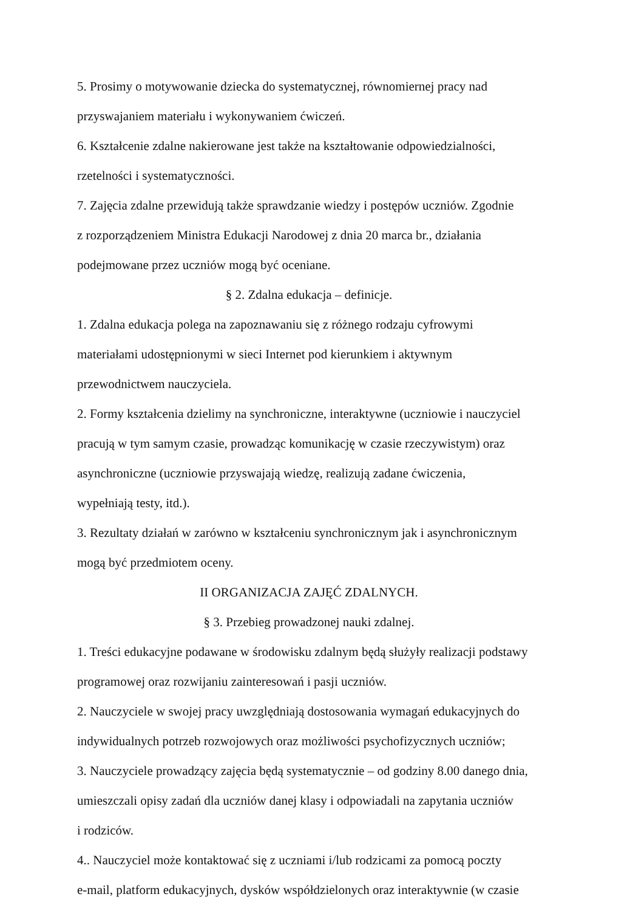5. Prosimy o motywowanie dziecka do systematycznej, równomiernej pracy nad
przyswajaniem materiału i wykonywaniem ćwiczeń.
6. Kształcenie zdalne nakierowane jest także na kształtowanie odpowiedzialności,
rzetelności i systematyczności.
7. Zajęcia zdalne przewidują także sprawdzanie wiedzy i postępów uczniów. Zgodnie
z rozporządzeniem Ministra Edukacji Narodowej z dnia 20 marca br., działania
podejmowane przez uczniów mogą być oceniane.
§ 2. Zdalna edukacja – definicje.
1. Zdalna edukacja polega na zapoznawaniu się z różnego rodzaju cyfrowymi
materiałami udostępnionymi w sieci Internet pod kierunkiem i aktywnym
przewodnictwem nauczyciela.
2. Formy kształcenia dzielimy na synchroniczne, interaktywne (uczniowie i nauczyciel
pracują w tym samym czasie, prowadząc komunikację w czasie rzeczywistym) oraz
asynchroniczne (uczniowie przyswajają wiedzę, realizują zadane ćwiczenia,
wypełniają testy, itd.).
3. Rezultaty działań w zarówno w kształceniu synchronicznym jak i asynchronicznym
mogą być przedmiotem oceny.
II ORGANIZACJA ZAJĘĆ ZDALNYCH.
§ 3. Przebieg prowadzonej nauki zdalnej.
1. Treści edukacyjne podawane w środowisku zdalnym będą służyły realizacji podstawy
programowej oraz rozwijaniu zainteresowań i pasji uczniów.
2. Nauczyciele w swojej pracy uwzględniają dostosowania wymagań edukacyjnych do
indywidualnych potrzeb rozwojowych oraz możliwości psychofizycznych uczniów;
3. Nauczyciele prowadzący zajęcia będą systematycznie – od godziny 8.00 danego dnia,
umieszczali opisy zadań dla uczniów danej klasy i odpowiadali na zapytania uczniów
i rodziców.
4.. Nauczyciel może kontaktować się z uczniami i/lub rodzicami za pomocą poczty
e-mail, platform edukacyjnych, dysków współdzielonych oraz interaktywnie (w czasie